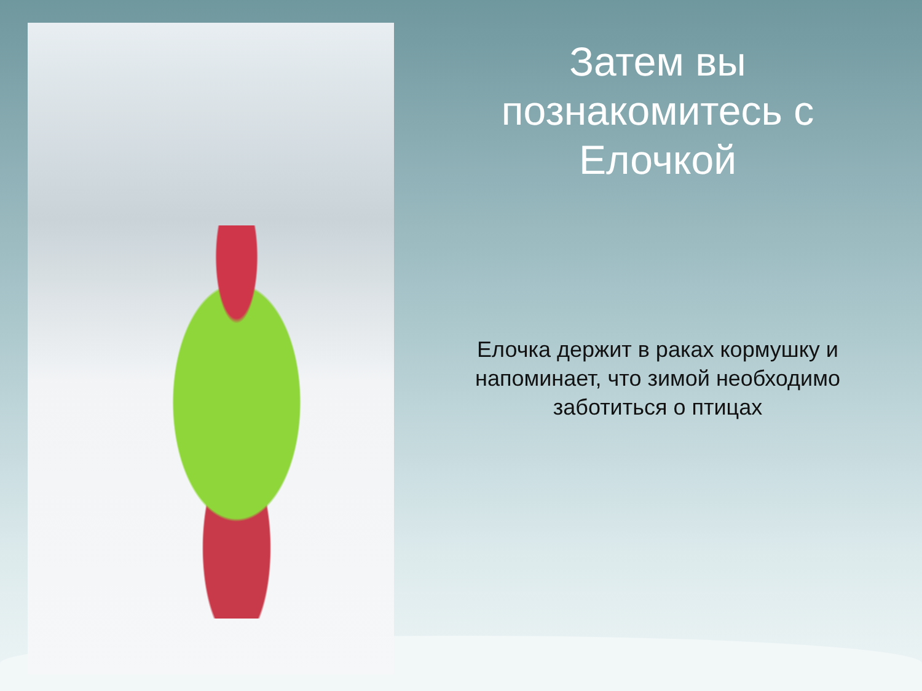Затем вы
познакомитесь с
Елочкой
Елочка держит в раках кормушку и
напоминает, что зимой необходимо
заботиться о птицах